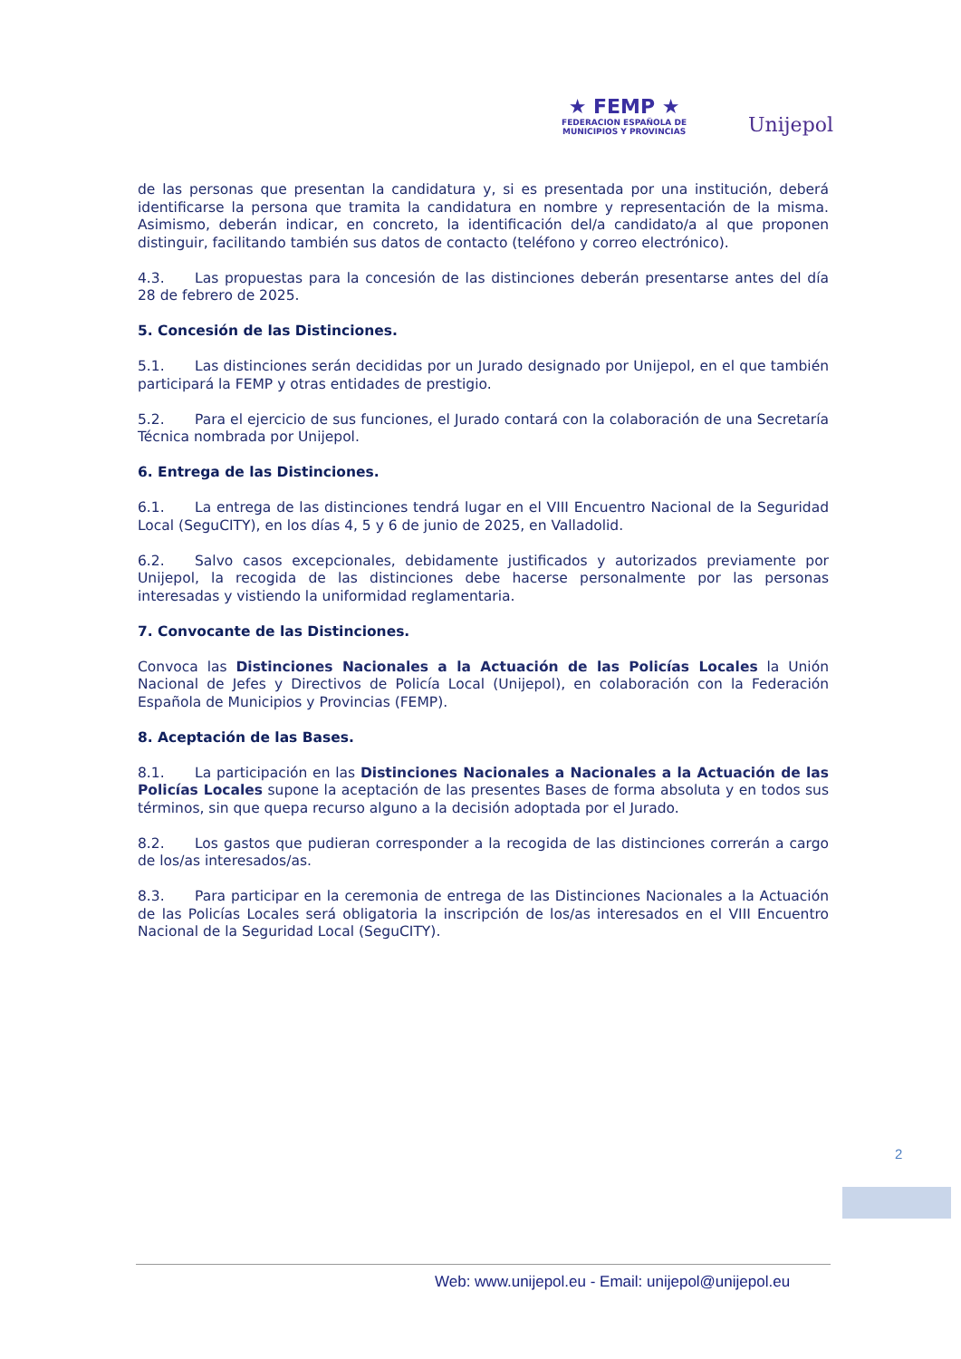★ FEMP ★
FEDERACION ESPAÑOLA DE
MUNICIPIOS Y PROVINCIAS
Unijepol
de las personas que presentan la candidatura y, si es presentada por una institución, deberá identificarse la persona que tramita la candidatura en nombre y representación de la misma. Asimismo, deberán indicar, en concreto, la identificación del/a candidato/a al que proponen distinguir, facilitando también sus datos de contacto (teléfono y correo electrónico).
4.3. Las propuestas para la concesión de las distinciones deberán presentarse antes del día 28 de febrero de 2025.
5. Concesión de las Distinciones.
5.1. Las distinciones serán decididas por un Jurado designado por Unijepol, en el que también participará la FEMP y otras entidades de prestigio.
5.2. Para el ejercicio de sus funciones, el Jurado contará con la colaboración de una Secretaría Técnica nombrada por Unijepol.
6. Entrega de las Distinciones.
6.1. La entrega de las distinciones tendrá lugar en el VIII Encuentro Nacional de la Seguridad Local (SeguCITY), en los días 4, 5 y 6 de junio de 2025, en Valladolid.
6.2. Salvo casos excepcionales, debidamente justificados y autorizados previamente por Unijepol, la recogida de las distinciones debe hacerse personalmente por las personas interesadas y vistiendo la uniformidad reglamentaria.
7. Convocante de las Distinciones.
Convoca las Distinciones Nacionales a la Actuación de las Policías Locales la Unión Nacional de Jefes y Directivos de Policía Local (Unijepol), en colaboración con la Federación Española de Municipios y Provincias (FEMP).
8. Aceptación de las Bases.
8.1. La participación en las Distinciones Nacionales a Nacionales a la Actuación de las Policías Locales supone la aceptación de las presentes Bases de forma absoluta y en todos sus términos, sin que quepa recurso alguno a la decisión adoptada por el Jurado.
8.2. Los gastos que pudieran corresponder a la recogida de las distinciones correrán a cargo de los/as interesados/as.
8.3. Para participar en la ceremonia de entrega de las Distinciones Nacionales a la Actuación de las Policías Locales será obligatoria la inscripción de los/as interesados en el VIII Encuentro Nacional de la Seguridad Local (SeguCITY).
2
Web: www.unijepol.eu - Email: unijepol@unijepol.eu